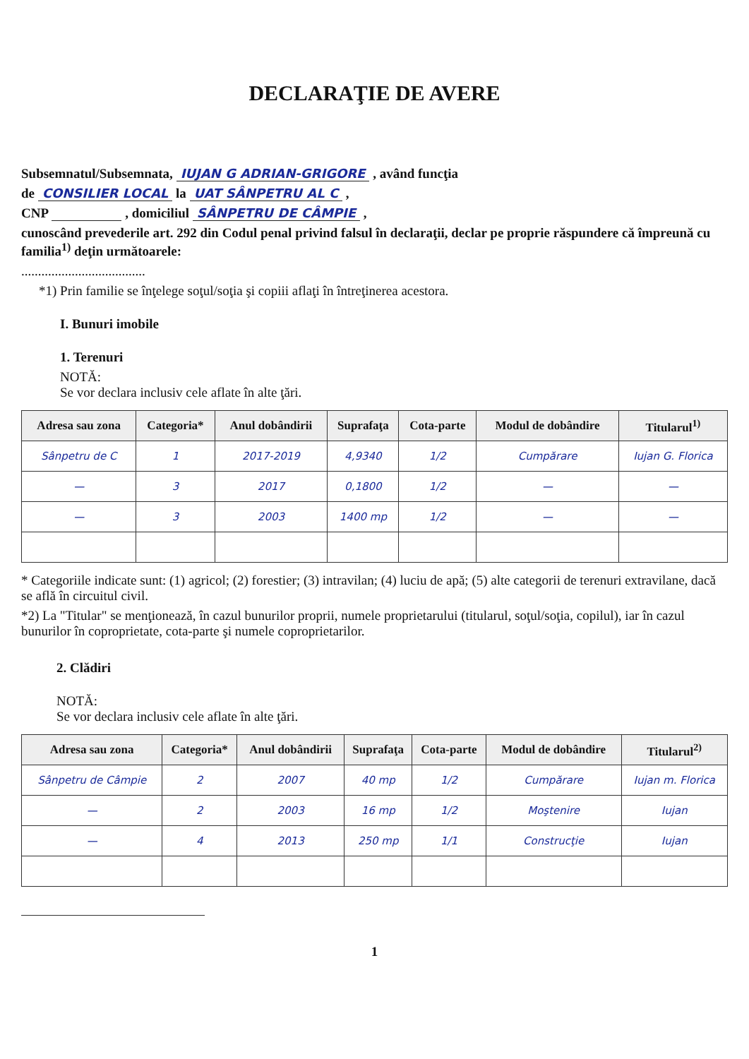DECLARAŢIE DE AVERE
Subsemnatul/Subsemnata, IUJAN G ADRIAN-GRIGORE , având funcţia
de CONSILIER LOCAL la UAT SÂNPETRU AL C ,
CNP , domiciliul SÂNPETRU DE CÂMPIE ,
cunoscând prevederile art. 292 din Codul penal privind falsul în declaraţii, declar pe proprie răspundere că împreună cu familia<sup>1)</sup> deţin următoarele:
.....................................
*1) Prin familie se înţelege soţul/soţia şi copiii aflaţi în întreţinerea acestora.
I. Bunuri imobile
1. Terenuri
NOTĂ:
Se vor declara inclusiv cele aflate în alte ţări.
| Adresa sau zona | Categoria* | Anul dobândirii | Suprafaţa | Cota-parte | Modul de dobândire | Titularul<sup>1)</sup> |
| --- | --- | --- | --- | --- | --- | --- |
| Sânpetru de C | 1 | 2017-2019 | 4,9340 | 1/2 | Cumpărare | Iujan G. Florica |
| — | 3 | 2017 | 0,1800 | 1/2 | — | — |
| — | 3 | 2003 | 1400 mp | 1/2 | — | — |
* Categoriile indicate sunt: (1) agricol; (2) forestier; (3) intravilan; (4) luciu de apă; (5) alte categorii de terenuri extravilane, dacă se află în circuitul civil.
*2) La "Titular" se menţionează, în cazul bunurilor proprii, numele proprietarului (titularul, soţul/soţia, copilul), iar în cazul bunurilor în coproprietate, cota-parte şi numele coproprietarilor.
2. Clădiri
NOTĂ:
Se vor declara inclusiv cele aflate în alte ţări.
| Adresa sau zona | Categoria* | Anul dobândirii | Suprafaţa | Cota-parte | Modul de dobândire | Titularul<sup>2)</sup> |
| --- | --- | --- | --- | --- | --- | --- |
| Sânpetru de Câmpie | 2 | 2007 | 40 mp | 1/2 | Cumpărare | Iujan m. Florica |
| — | 2 | 2003 | 16 mp | 1/2 | Moştenire | Iujan |
| — | 4 | 2013 | 250 mp | 1/1 | Construcţie | Iujan |
1